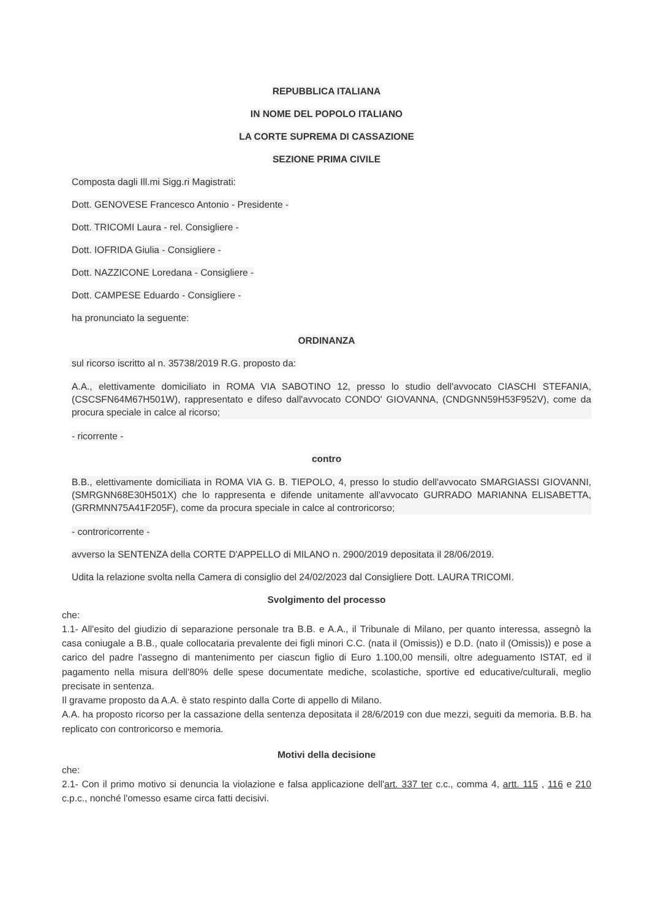REPUBBLICA ITALIANA
IN NOME DEL POPOLO ITALIANO
LA CORTE SUPREMA DI CASSAZIONE
SEZIONE PRIMA CIVILE
Composta dagli Ill.mi Sigg.ri Magistrati:
Dott. GENOVESE Francesco Antonio - Presidente -
Dott. TRICOMI Laura - rel. Consigliere -
Dott. IOFRIDA Giulia - Consigliere -
Dott. NAZZICONE Loredana - Consigliere -
Dott. CAMPESE Eduardo - Consigliere -
ha pronunciato la seguente:
ORDINANZA
sul ricorso iscritto al n. 35738/2019 R.G. proposto da:
A.A., elettivamente domiciliato in ROMA VIA SABOTINO 12, presso lo studio dell'avvocato CIASCHI STEFANIA, (CSCSFN64M67H501W), rappresentato e difeso dall'avvocato CONDO' GIOVANNA, (CNDGNN59H53F952V), come da procura speciale in calce al ricorso;
- ricorrente -
contro
B.B., elettivamente domiciliata in ROMA VIA G. B. TIEPOLO, 4, presso lo studio dell'avvocato SMARGIASSI GIOVANNI, (SMRGNN68E30H501X) che lo rappresenta e difende unitamente all'avvocato GURRADO MARIANNA ELISABETTA, (GRRMNN75A41F205F), come da procura speciale in calce al controricorso;
- controricorrente -
avverso la SENTENZA della CORTE D'APPELLO di MILANO n. 2900/2019 depositata il 28/06/2019.
Udita la relazione svolta nella Camera di consiglio del 24/02/2023 dal Consigliere Dott. LAURA TRICOMI.
Svolgimento del processo
che:
1.1- All'esito del giudizio di separazione personale tra B.B. e A.A., il Tribunale di Milano, per quanto interessa, assegnò la casa coniugale a B.B., quale collocataria prevalente dei figli minori C.C. (nata il (Omissis)) e D.D. (nato il (Omissis)) e pose a carico del padre l'assegno di mantenimento per ciascun figlio di Euro 1.100,00 mensili, oltre adeguamento ISTAT, ed il pagamento nella misura dell'80% delle spese documentate mediche, scolastiche, sportive ed educative/culturali, meglio precisate in sentenza.
Il gravame proposto da A.A. è stato respinto dalla Corte di appello di Milano.
A.A. ha proposto ricorso per la cassazione della sentenza depositata il 28/6/2019 con due mezzi, seguiti da memoria. B.B. ha replicato con controricorso e memoria.
Motivi della decisione
che:
2.1- Con il primo motivo si denuncia la violazione e falsa applicazione dell'art. 337 ter c.c., comma 4, artt. 115 , 116 e 210 c.p.c., nonché l'omesso esame circa fatti decisivi.